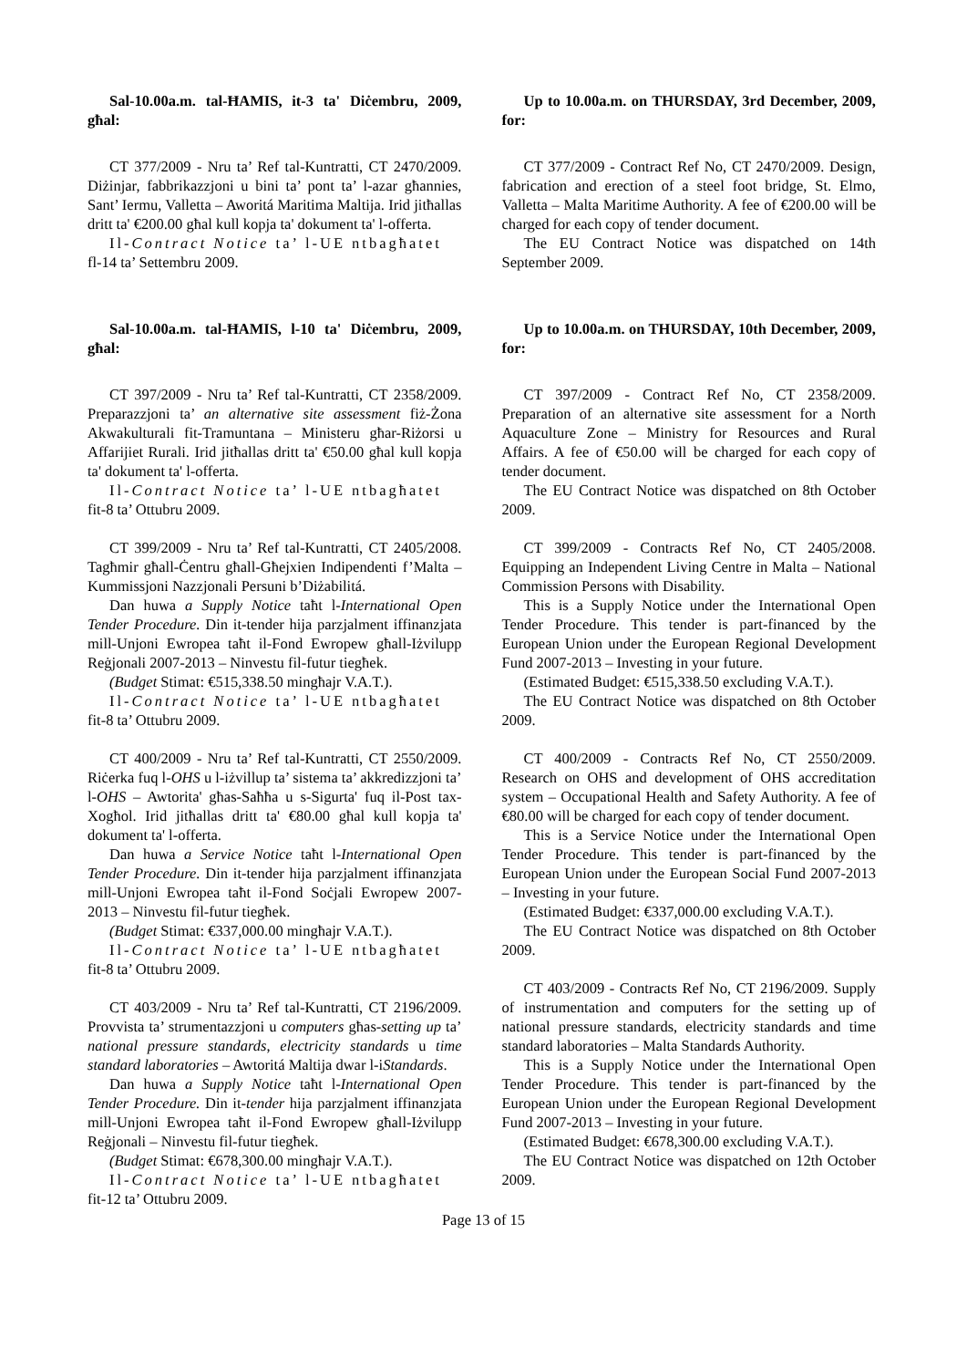Sal-10.00a.m. tal-ĦAMIS, it-3 ta' Diċembru, 2009, għal:
CT 377/2009 - Nru ta’ Ref tal-Kuntratti, CT 2470/2009. Diżinjar, fabbrikazzjoni u bini ta’ pont ta’ l-azar għannies, Sant’ Iermu, Valletta – Aworitá Maritima Maltija. Irid jitħallas dritt ta' €200.00 għal kull kopja ta' dokument ta' l-offerta.
Il-Contract Notice ta’ l-UE ntbagħatet
fl-14 ta’ Settembru 2009.
Sal-10.00a.m. tal-ĦAMIS, l-10 ta' Diċembru, 2009, għal:
CT 397/2009 - Nru ta’ Ref tal-Kuntratti, CT 2358/2009. Preparazzjoni ta’ an alternative site assessment fiż-Żona Akwakulturali fit-Tramuntana – Ministeru għar-Riżorsi u Affarijiet Rurali. Irid jitħallas dritt ta' €50.00 għal kull kopja ta' dokument ta' l-offerta.
Il-Contract Notice ta’ l-UE ntbagħatet
fit-8 ta’ Ottubru 2009.
CT 399/2009 - Nru ta’ Ref tal-Kuntratti, CT 2405/2008. Tagħmir għall-Ċentru għall-Għejxien Indipendenti f’Malta – Kummissjoni Nazzjonali Persuni b’Diżabilitá.
Dan huwa a Supply Notice taħt l-International Open Tender Procedure. Din it-tender hija parzjalment iffinanzjata mill-Unjoni Ewropea taħt il-Fond Ewropew għall-Iżvilupp Reġjonali 2007-2013 – Ninvestu fil-futur tiegħek.
(Budget Stimat: €515,338.50 mingħajr V.A.T.).
Il-Contract Notice ta’ l-UE ntbagħatet
fit-8 ta’ Ottubru 2009.
CT 400/2009 - Nru ta’ Ref tal-Kuntratti, CT 2550/2009. Riċerka fuq l-OHS u l-iżvillup ta’ sistema ta’ akkredizzjoni ta’ l-OHS – Awtorita' għas-Saħħa u s-Sigurta' fuq il-Post tax-Xogħol. Irid jitħallas dritt ta' €80.00 għal kull kopja ta' dokument ta' l-offerta.
Dan huwa a Service Notice taħt l-International Open Tender Procedure. Din it-tender hija parzjalment iffinanzjata mill-Unjoni Ewropea taħt il-Fond Soċjali Ewropew 2007-2013 – Ninvestu fil-futur tiegħek.
(Budget Stimat: €337,000.00 mingħajr V.A.T.).
Il-Contract Notice ta’ l-UE ntbagħatet
fit-8 ta’ Ottubru 2009.
CT 403/2009 - Nru ta’ Ref tal-Kuntratti, CT 2196/2009. Provvista ta’ strumentazzjoni u computers għas-setting up ta’ national pressure standards, electricity standards u time standard laboratories – Awtoritá Maltija dwar l-iStandards.
Dan huwa a Supply Notice taħt l-International Open Tender Procedure. Din it-tender hija parzjalment iffinanzjata mill-Unjoni Ewropea taħt il-Fond Ewropew għall-Iżvilupp Reġjonali – Ninvestu fil-futur tiegħek.
(Budget Stimat: €678,300.00 mingħajr V.A.T.).
Il-Contract Notice ta’ l-UE ntbagħatet
fit-12 ta’ Ottubru 2009.
Up to 10.00a.m. on THURSDAY, 3rd December, 2009, for:
CT 377/2009 - Contract Ref No, CT 2470/2009. Design, fabrication and erection of a steel foot bridge, St. Elmo, Valletta – Malta Maritime Authority. A fee of €200.00 will be charged for each copy of tender document.
The EU Contract Notice was dispatched on 14th September 2009.
Up to 10.00a.m. on THURSDAY, 10th December, 2009, for:
CT 397/2009 - Contract Ref No, CT 2358/2009. Preparation of an alternative site assessment for a North Aquaculture Zone – Ministry for Resources and Rural Affairs. A fee of €50.00 will be charged for each copy of tender document.
The EU Contract Notice was dispatched on 8th October 2009.
CT 399/2009 - Contracts Ref No, CT 2405/2008. Equipping an Independent Living Centre in Malta – National Commission Persons with Disability.
This is a Supply Notice under the International Open Tender Procedure. This tender is part-financed by the European Union under the European Regional Development Fund 2007-2013 – Investing in your future.
(Estimated Budget: €515,338.50 excluding V.A.T.).
The EU Contract Notice was dispatched on 8th October 2009.
CT 400/2009 - Contracts Ref No, CT 2550/2009. Research on OHS and development of OHS accreditation system – Occupational Health and Safety Authority. A fee of €80.00 will be charged for each copy of tender document.
This is a Service Notice under the International Open Tender Procedure. This tender is part-financed by the European Union under the European Social Fund 2007-2013 – Investing in your future.
(Estimated Budget: €337,000.00 excluding V.A.T.).
The EU Contract Notice was dispatched on 8th October 2009.
CT 403/2009 - Contracts Ref No, CT 2196/2009. Supply of instrumentation and computers for the setting up of national pressure standards, electricity standards and time standard laboratories – Malta Standards Authority.
This is a Supply Notice under the International Open Tender Procedure. This tender is part-financed by the European Union under the European Regional Development Fund 2007-2013 – Investing in your future.
(Estimated Budget: €678,300.00 excluding V.A.T.).
The EU Contract Notice was dispatched on 12th October 2009.
Page 13 of 15